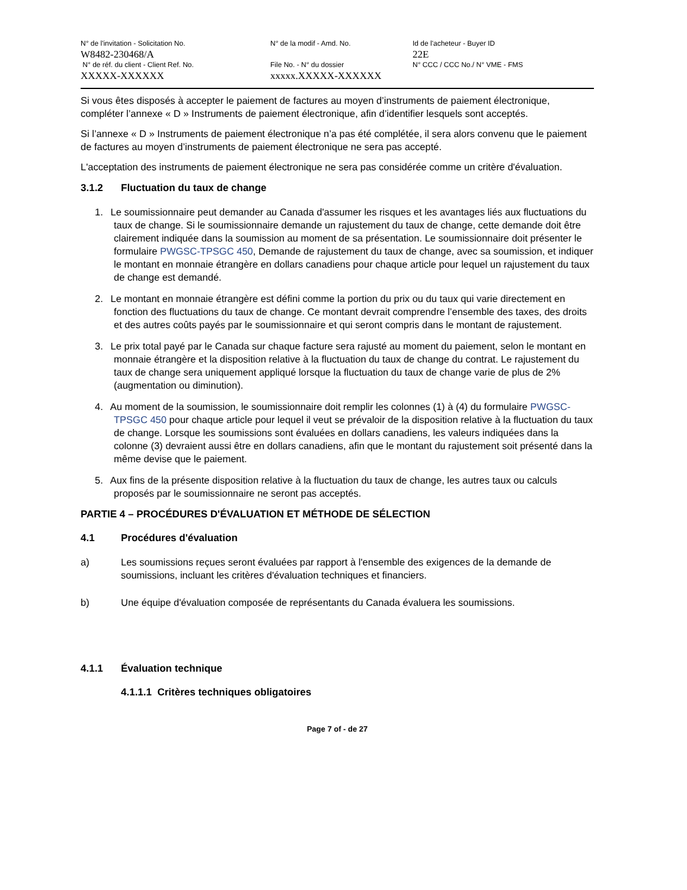N° de l'invitation - Solicitation No.
W8482-230468/A
N° de réf. du client - Client Ref. No.
XXXXX-XXXXXX
N° de la modif - Amd. No.
File No. - N° du dossier
xxxxx.XXXXX-XXXXXX
Id de l'acheteur - Buyer ID
22E
N° CCC / CCC No./ N° VME - FMS
Si vous êtes disposés à accepter le paiement de factures au moyen d’instruments de paiement électronique, compléter l’annexe « D » Instruments de paiement électronique, afin d’identifier lesquels sont acceptés.
Si l’annexe « D » Instruments de paiement électronique n’a pas été complétée, il sera alors convenu que le paiement de factures au moyen d’instruments de paiement électronique ne sera pas accepté.
L'acceptation des instruments de paiement électronique ne sera pas considérée comme un critère d'évaluation.
3.1.2 Fluctuation du taux de change
1. Le soumissionnaire peut demander au Canada d'assumer les risques et les avantages liés aux fluctuations du taux de change. Si le soumissionnaire demande un rajustement du taux de change, cette demande doit être clairement indiquée dans la soumission au moment de sa présentation. Le soumissionnaire doit présenter le formulaire PWGSC-TPSGC 450, Demande de rajustement du taux de change, avec sa soumission, et indiquer le montant en monnaie étrangère en dollars canadiens pour chaque article pour lequel un rajustement du taux de change est demandé.
2. Le montant en monnaie étrangère est défini comme la portion du prix ou du taux qui varie directement en fonction des fluctuations du taux de change. Ce montant devrait comprendre l’ensemble des taxes, des droits et des autres coûts payés par le soumissionnaire et qui seront compris dans le montant de rajustement.
3. Le prix total payé par le Canada sur chaque facture sera rajusté au moment du paiement, selon le montant en monnaie étrangère et la disposition relative à la fluctuation du taux de change du contrat. Le rajustement du taux de change sera uniquement appliqué lorsque la fluctuation du taux de change varie de plus de 2% (augmentation ou diminution).
4. Au moment de la soumission, le soumissionnaire doit remplir les colonnes (1) à (4) du formulaire PWGSC-TPSGC 450 pour chaque article pour lequel il veut se prévaloir de la disposition relative à la fluctuation du taux de change. Lorsque les soumissions sont évaluées en dollars canadiens, les valeurs indiquées dans la colonne (3) devraient aussi être en dollars canadiens, afin que le montant du rajustement soit présenté dans la même devise que le paiement.
5. Aux fins de la présente disposition relative à la fluctuation du taux de change, les autres taux ou calculs proposés par le soumissionnaire ne seront pas acceptés.
PARTIE 4 – PROCÉDURES D'ÉVALUATION ET MÉTHODE DE SÉLECTION
4.1 Procédures d'évaluation
a) Les soumissions reçues seront évaluées par rapport à l'ensemble des exigences de la demande de soumissions, incluant les critères d'évaluation techniques et financiers.
b) Une équipe d'évaluation composée de représentants du Canada évaluera les soumissions.
4.1.1 Évaluation technique
4.1.1.1 Critères techniques obligatoires
Page 7 of - de 27